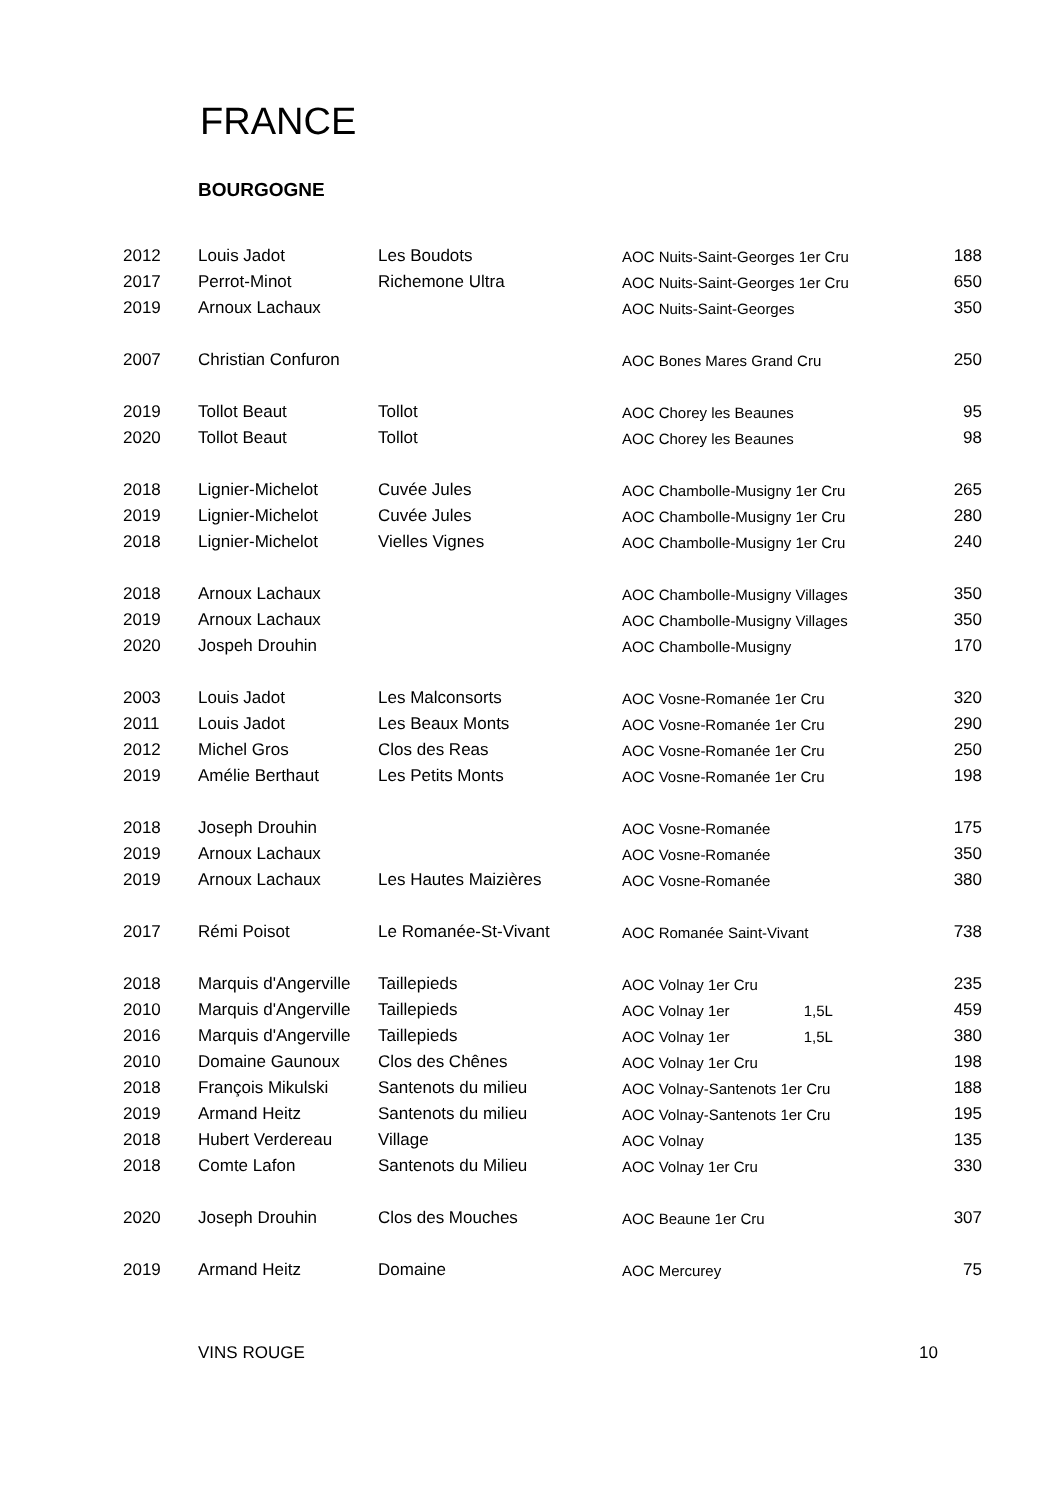FRANCE
BOURGOGNE
| 2012 | Louis Jadot | Les Boudots | AOC Nuits-Saint-Georges 1er Cru | | 188 |
| 2017 | Perrot-Minot | Richemone Ultra | AOC Nuits-Saint-Georges 1er Cru | | 650 |
| 2019 | Arnoux Lachaux | | AOC Nuits-Saint-Georges | | 350 |
| 2007 | Christian Confuron | | AOC Bones Mares Grand Cru | | 250 |
| 2019 | Tollot Beaut | Tollot | AOC Chorey les Beaunes | | 95 |
| 2020 | Tollot Beaut | Tollot | AOC Chorey les Beaunes | | 98 |
| 2018 | Lignier-Michelot | Cuvée Jules | AOC Chambolle-Musigny 1er Cru | | 265 |
| 2019 | Lignier-Michelot | Cuvée Jules | AOC Chambolle-Musigny 1er Cru | | 280 |
| 2018 | Lignier-Michelot | Vielles Vignes | AOC Chambolle-Musigny 1er Cru | | 240 |
| 2018 | Arnoux Lachaux | | AOC Chambolle-Musigny Villages | | 350 |
| 2019 | Arnoux Lachaux | | AOC Chambolle-Musigny Villages | | 350 |
| 2020 | Jospeh Drouhin | | AOC Chambolle-Musigny | | 170 |
| 2003 | Louis Jadot | Les Malconsorts | AOC Vosne-Romanée 1er Cru | | 320 |
| 2011 | Louis Jadot | Les Beaux Monts | AOC Vosne-Romanée 1er Cru | | 290 |
| 2012 | Michel Gros | Clos des Reas | AOC Vosne-Romanée 1er Cru | | 250 |
| 2019 | Amélie Berthaut | Les Petits Monts | AOC Vosne-Romanée 1er Cru | | 198 |
| 2018 | Joseph Drouhin | | AOC Vosne-Romanée | | 175 |
| 2019 | Arnoux Lachaux | | AOC Vosne-Romanée | | 350 |
| 2019 | Arnoux Lachaux | Les Hautes Maizières | AOC Vosne-Romanée | | 380 |
| 2017 | Rémi Poisot | Le Romanée-St-Vivant | AOC Romanée Saint-Vivant | | 738 |
| 2018 | Marquis d'Angerville | Taillepieds | AOC Volnay 1er Cru | | 235 |
| 2010 | Marquis d'Angerville | Taillepieds | AOC Volnay 1er 1,5L | | 459 |
| 2016 | Marquis d'Angerville | Taillepieds | AOC Volnay 1er 1,5L | | 380 |
| 2010 | Domaine Gaunoux | Clos des Chênes | AOC Volnay 1er Cru | | 198 |
| 2018 | François Mikulski | Santenots du milieu | AOC Volnay-Santenots 1er Cru | | 188 |
| 2019 | Armand Heitz | Santenots du milieu | AOC Volnay-Santenots 1er Cru | | 195 |
| 2018 | Hubert Verdereau | Village | AOC Volnay | | 135 |
| 2018 | Comte Lafon | Santenots du Milieu | AOC Volnay 1er Cru | | 330 |
| 2020 | Joseph Drouhin | Clos des Mouches | AOC Beaune 1er Cru | | 307 |
| 2019 | Armand Heitz | Domaine | AOC Mercurey | | 75 |
VINS ROUGE 10